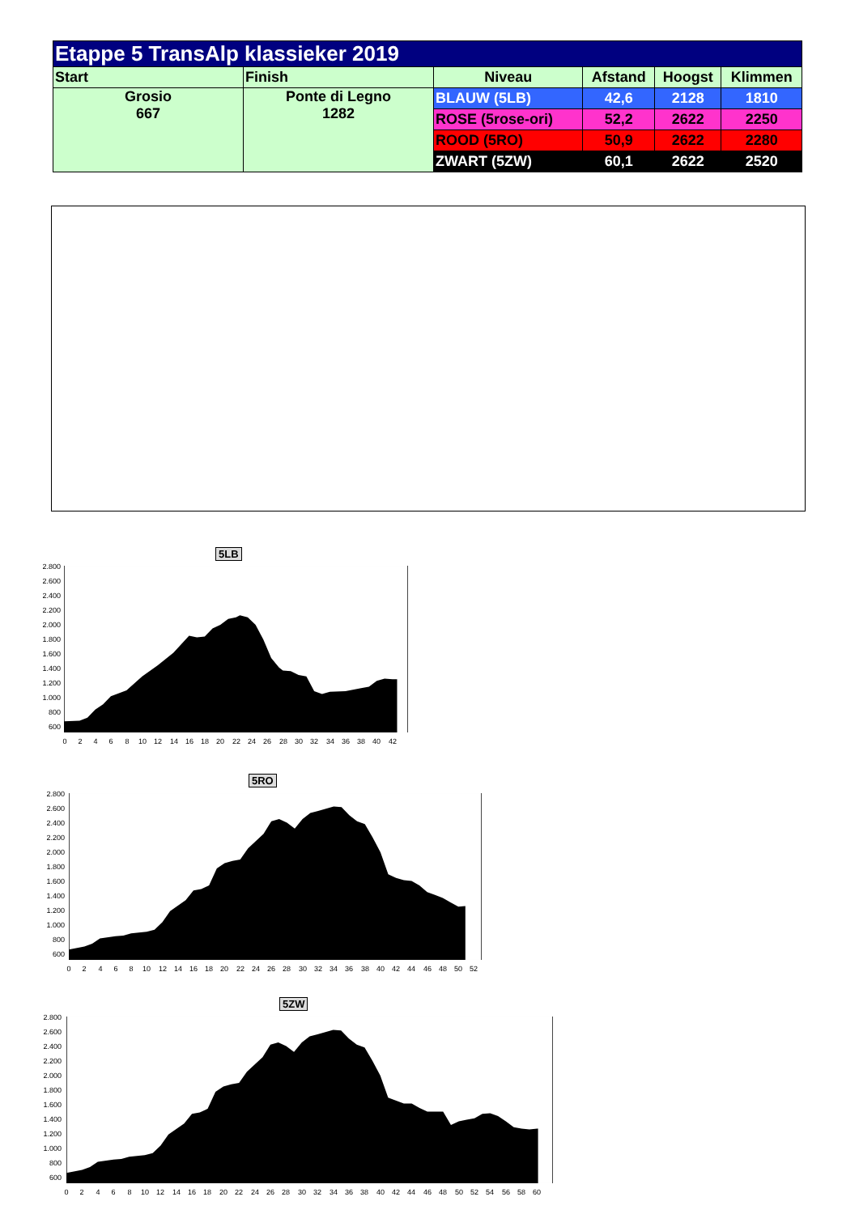| Etappe 5 TransAlp klassieker 2019 | | | | | |
| Start | Finish | Niveau | Afstand | Hoogst | Klimmen |
| Grosio 667 | Ponte di Legno 1282 | BLAUW (5LB) | 42,6 | 2128 | 1810 |
| | | ROSE (5rose-ori) | 52,2 | 2622 | 2250 |
| | | ROOD (5RO) | 50,9 | 2622 | 2280 |
| | | ZWART (5ZW) | 60,1 | 2622 | 2520 |
5LB
2.800
2.600
2.400
2.200
2.000
1.800
1.600
1.400
1.200
1.000
800
600
0
2
4
6
8
10
12
14
16
18
20
22
24
26
28
30
32
34
36
38
40
42
5RO
2.800
2.600
2.400
2.200
2.000
1.800
1.600
1.400
1.200
1.000
800
600
0
2
4
6
8
10
12
14
16
18
20
22
24
26
28
30
32
34
36
38
40
42
44
46
48
50
52
5ZW
2.800
2.600
2.400
2.200
2.000
1.800
1.600
1.400
1.200
1.000
800
600
0
2
4
6
8
10
12
14
16
18
20
22
24
26
28
30
32
34
36
38
40
42
44
46
48
50
52
54
56
58
60